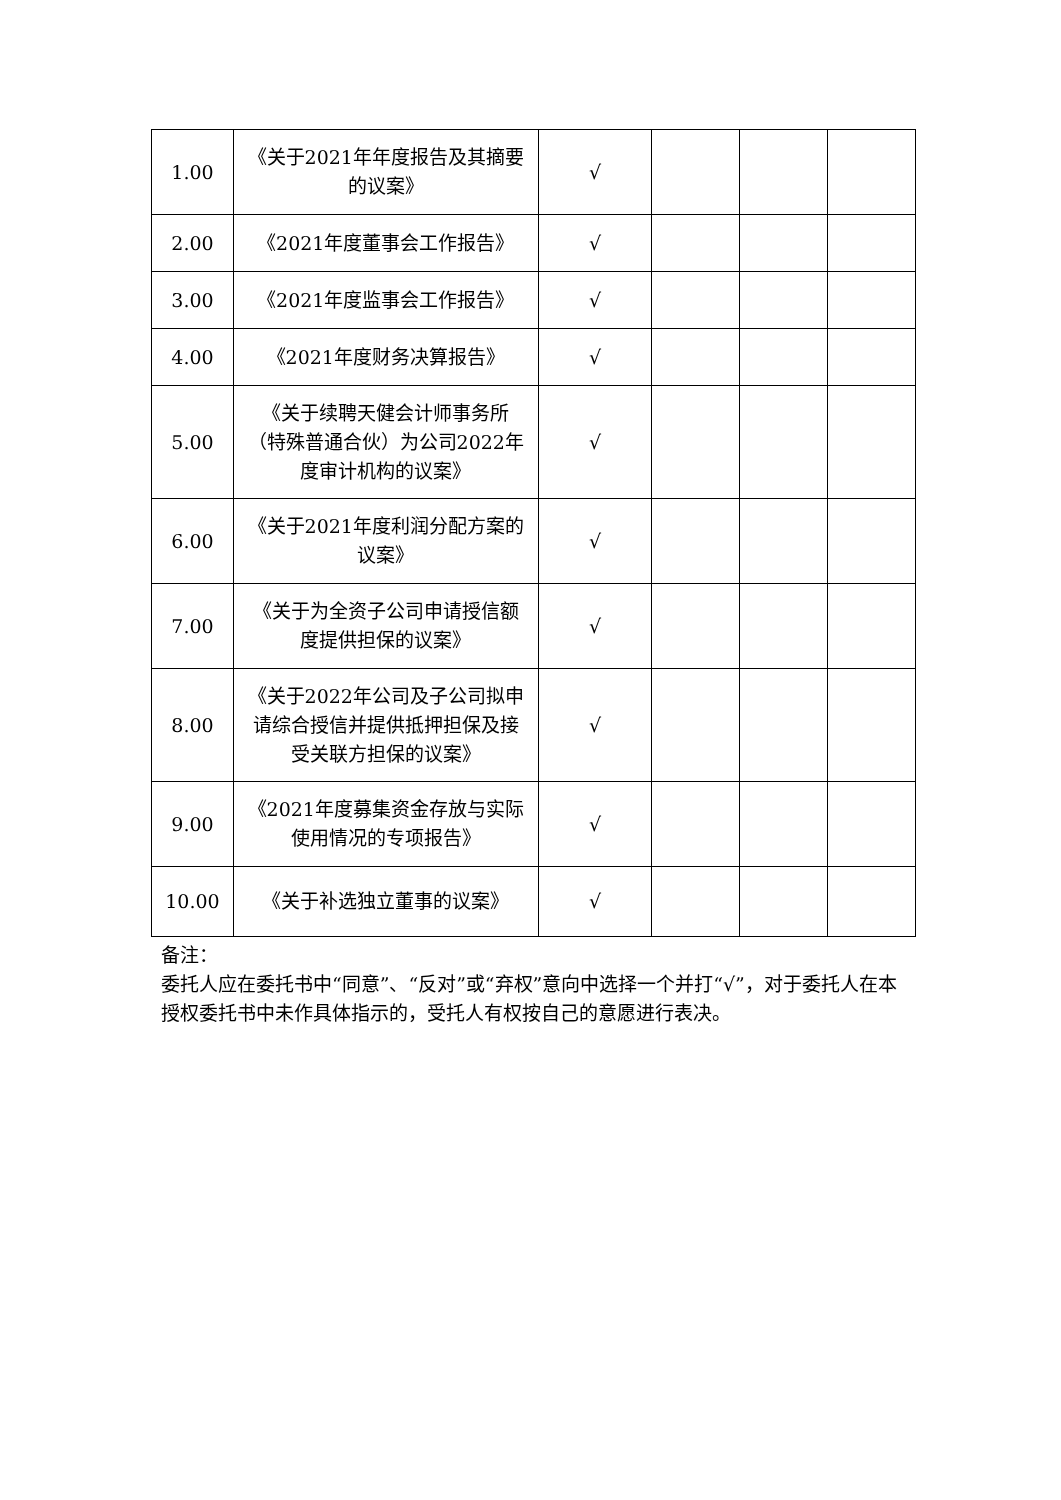| 1.00 | 《关于2021年年度报告及其摘要的议案》 | √ | | | |
| 2.00 | 《2021年度董事会工作报告》 | √ | | | |
| 3.00 | 《2021年度监事会工作报告》 | √ | | | |
| 4.00 | 《2021年度财务决算报告》 | √ | | | |
| 5.00 | 《关于续聘天健会计师事务所（特殊普通合伙）为公司2022年度审计机构的议案》 | √ | | | |
| 6.00 | 《关于2021年度利润分配方案的议案》 | √ | | | |
| 7.00 | 《关于为全资子公司申请授信额度提供担保的议案》 | √ | | | |
| 8.00 | 《关于2022年公司及子公司拟申请综合授信并提供抵押担保及接受关联方担保的议案》 | √ | | | |
| 9.00 | 《2021年度募集资金存放与实际使用情况的专项报告》 | √ | | | |
| 10.00 | 《关于补选独立董事的议案》 | √ | | | |
备注：
委托人应在委托书中“同意”、“反对”或“弃权”意向中选择一个并打“√”，对于委托人在本授权委托书中未作具体指示的，受托人有权按自己的意愿进行表决。